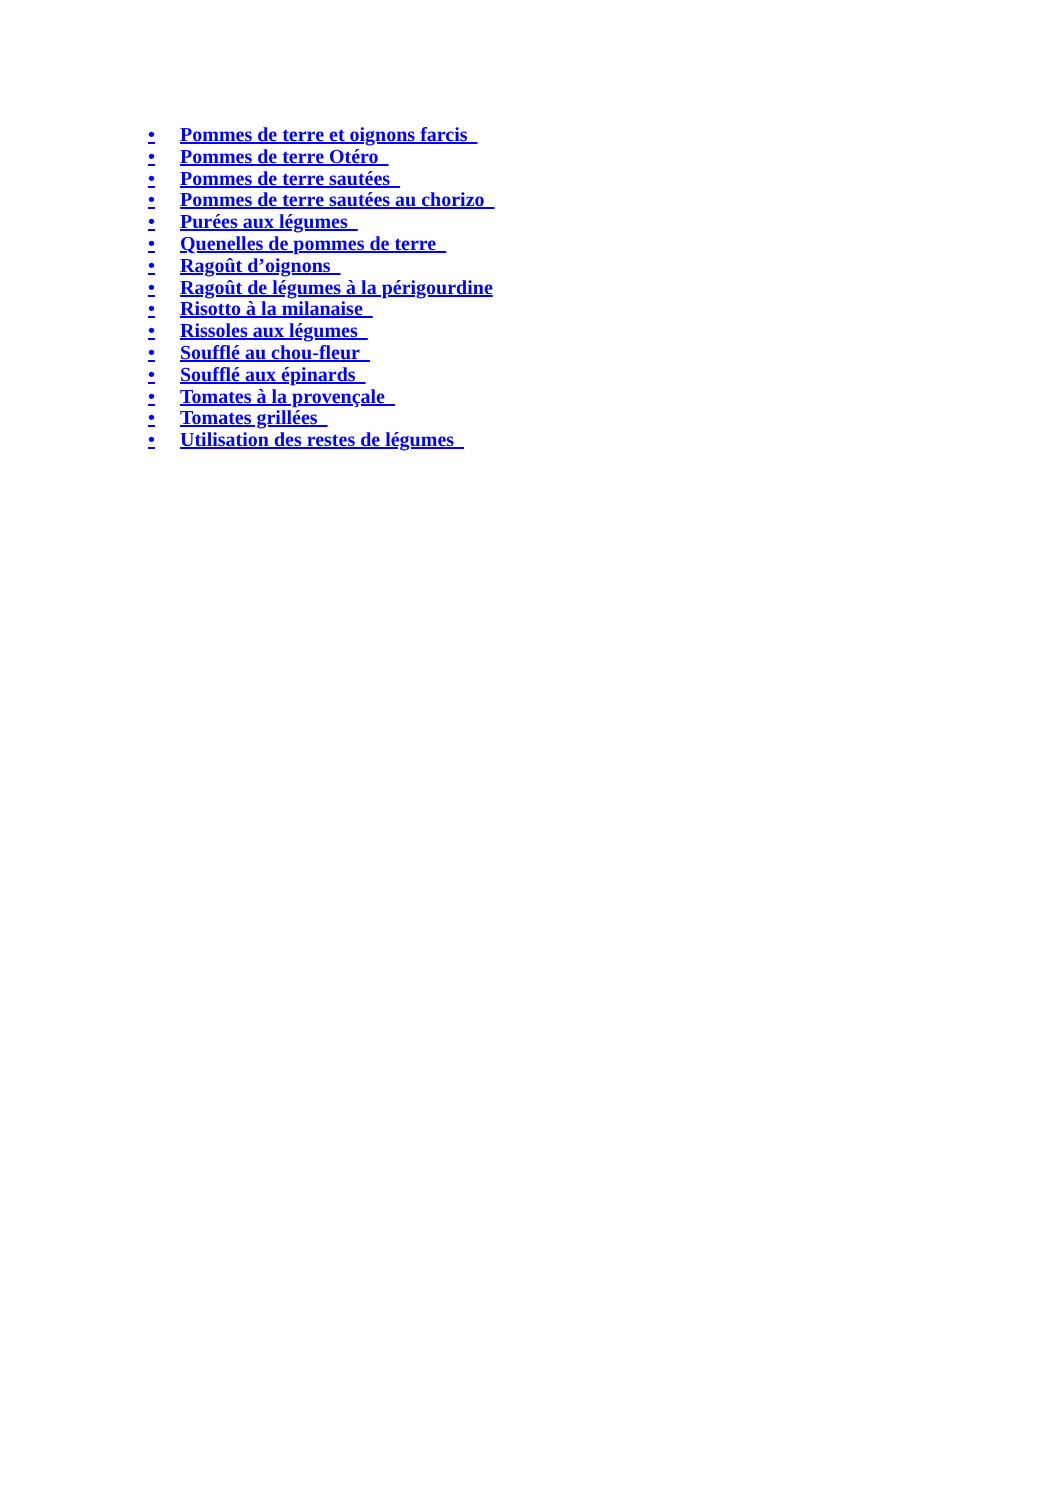• Pommes de terre et oignons farcis
• Pommes de terre Otéro
• Pommes de terre sautées
• Pommes de terre sautées au chorizo
• Purées aux légumes
• Quenelles de pommes de terre
• Ragoût d’oignons
• Ragoût de légumes à la périgourdine
• Risotto à la milanaise
• Rissoles aux légumes
• Soufflé au chou-fleur
• Soufflé aux épinards
• Tomates à la provençale
• Tomates grillées
• Utilisation des restes de légumes